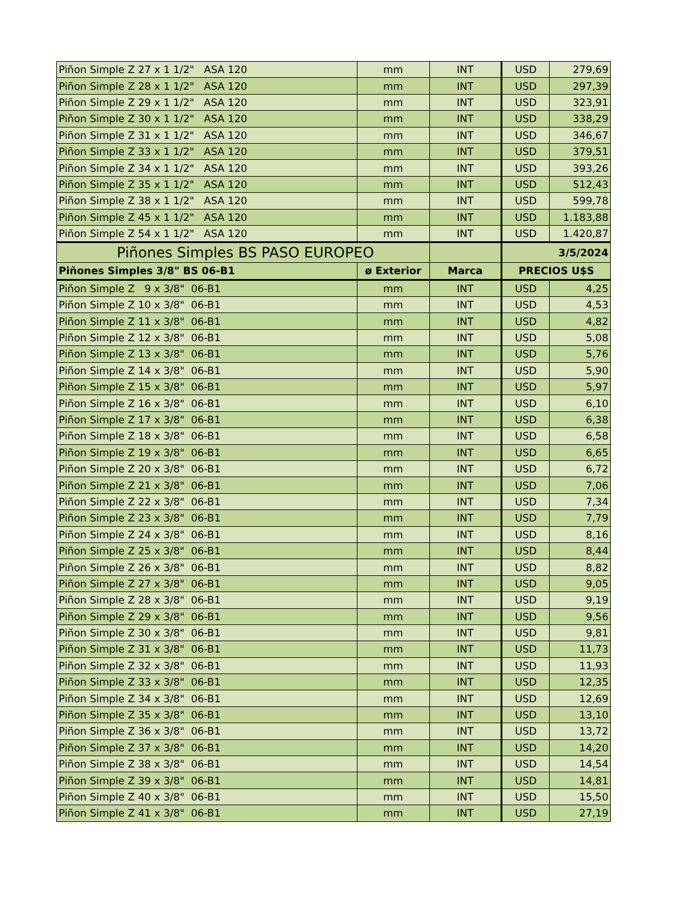| Piñon Simple Z 27 x 1 1/2" ASA 120 | mm | INT | USD | 279,69 |
| Piñon Simple Z 28 x 1 1/2" ASA 120 | mm | INT | USD | 297,39 |
| Piñon Simple Z 29 x 1 1/2" ASA 120 | mm | INT | USD | 323,91 |
| Piñon Simple Z 30 x 1 1/2" ASA 120 | mm | INT | USD | 338,29 |
| Piñon Simple Z 31 x 1 1/2" ASA 120 | mm | INT | USD | 346,67 |
| Piñon Simple Z 33 x 1 1/2" ASA 120 | mm | INT | USD | 379,51 |
| Piñon Simple Z 34 x 1 1/2" ASA 120 | mm | INT | USD | 393,26 |
| Piñon Simple Z 35 x 1 1/2" ASA 120 | mm | INT | USD | 512,43 |
| Piñon Simple Z 38 x 1 1/2" ASA 120 | mm | INT | USD | 599,78 |
| Piñon Simple Z 45 x 1 1/2" ASA 120 | mm | INT | USD | 1.183,88 |
| Piñon Simple Z 54 x 1 1/2" ASA 120 | mm | INT | USD | 1.420,87 |
| Piñones Simples BS PASO EUROPEO | | | 3/5/2024 | |
| Piñones Simples 3/8" BS 06-B1 | ø Exterior | Marca | PRECIOS U$S | |
| Piñon Simple Z 9 x 3/8" 06-B1 | mm | INT | USD | 4,25 |
| Piñon Simple Z 10 x 3/8" 06-B1 | mm | INT | USD | 4,53 |
| Piñon Simple Z 11 x 3/8" 06-B1 | mm | INT | USD | 4,82 |
| Piñon Simple Z 12 x 3/8" 06-B1 | mm | INT | USD | 5,08 |
| Piñon Simple Z 13 x 3/8" 06-B1 | mm | INT | USD | 5,76 |
| Piñon Simple Z 14 x 3/8" 06-B1 | mm | INT | USD | 5,90 |
| Piñon Simple Z 15 x 3/8" 06-B1 | mm | INT | USD | 5,97 |
| Piñon Simple Z 16 x 3/8" 06-B1 | mm | INT | USD | 6,10 |
| Piñon Simple Z 17 x 3/8" 06-B1 | mm | INT | USD | 6,38 |
| Piñon Simple Z 18 x 3/8" 06-B1 | mm | INT | USD | 6,58 |
| Piñon Simple Z 19 x 3/8" 06-B1 | mm | INT | USD | 6,65 |
| Piñon Simple Z 20 x 3/8" 06-B1 | mm | INT | USD | 6,72 |
| Piñon Simple Z 21 x 3/8" 06-B1 | mm | INT | USD | 7,06 |
| Piñon Simple Z 22 x 3/8" 06-B1 | mm | INT | USD | 7,34 |
| Piñon Simple Z 23 x 3/8" 06-B1 | mm | INT | USD | 7,79 |
| Piñon Simple Z 24 x 3/8" 06-B1 | mm | INT | USD | 8,16 |
| Piñon Simple Z 25 x 3/8" 06-B1 | mm | INT | USD | 8,44 |
| Piñon Simple Z 26 x 3/8" 06-B1 | mm | INT | USD | 8,82 |
| Piñon Simple Z 27 x 3/8" 06-B1 | mm | INT | USD | 9,05 |
| Piñon Simple Z 28 x 3/8" 06-B1 | mm | INT | USD | 9,19 |
| Piñon Simple Z 29 x 3/8" 06-B1 | mm | INT | USD | 9,56 |
| Piñon Simple Z 30 x 3/8" 06-B1 | mm | INT | USD | 9,81 |
| Piñon Simple Z 31 x 3/8" 06-B1 | mm | INT | USD | 11,73 |
| Piñon Simple Z 32 x 3/8" 06-B1 | mm | INT | USD | 11,93 |
| Piñon Simple Z 33 x 3/8" 06-B1 | mm | INT | USD | 12,35 |
| Piñon Simple Z 34 x 3/8" 06-B1 | mm | INT | USD | 12,69 |
| Piñon Simple Z 35 x 3/8" 06-B1 | mm | INT | USD | 13,10 |
| Piñon Simple Z 36 x 3/8" 06-B1 | mm | INT | USD | 13,72 |
| Piñon Simple Z 37 x 3/8" 06-B1 | mm | INT | USD | 14,20 |
| Piñon Simple Z 38 x 3/8" 06-B1 | mm | INT | USD | 14,54 |
| Piñon Simple Z 39 x 3/8" 06-B1 | mm | INT | USD | 14,81 |
| Piñon Simple Z 40 x 3/8" 06-B1 | mm | INT | USD | 15,50 |
| Piñon Simple Z 41 x 3/8" 06-B1 | mm | INT | USD | 27,19 |